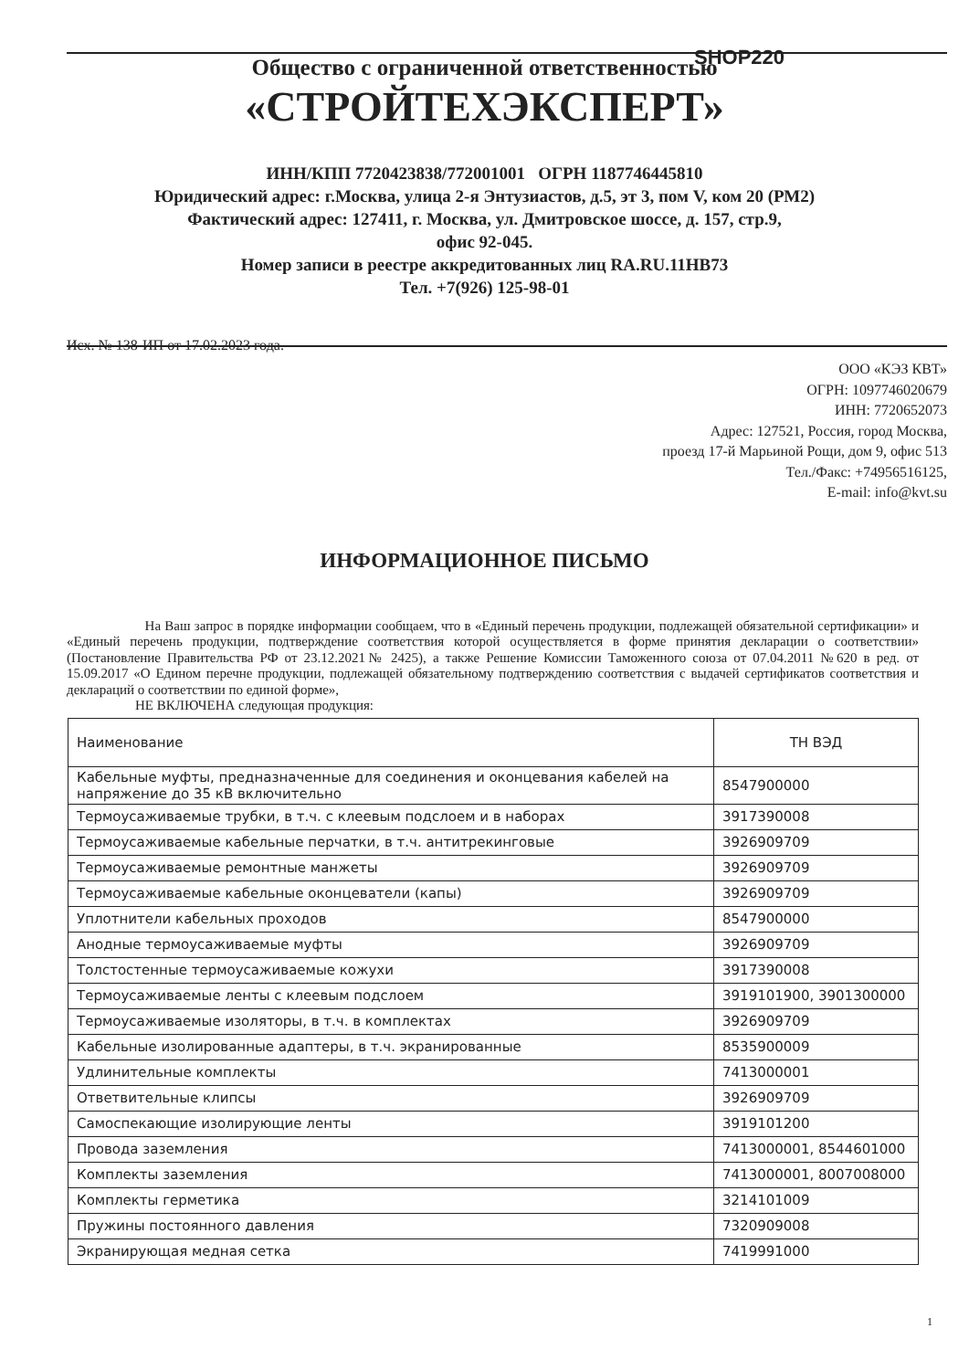SHOP220
Общество с ограниченной ответственностью
«СТРОЙТЕХЭКСПЕРТ»
ИНН/КПП 7720423838/772001001 ОГРН 1187746445810
Юридический адрес: г.Москва, улица 2-я Энтузиастов, д.5, эт 3, пом V, ком 20 (РМ2)
Фактический адрес: 127411, г. Москва, ул. Дмитровское шоссе, д. 157, стр.9,
офис 92-045.
Номер записи в реестре аккредитованных лиц RA.RU.11НВ73
Тел. +7(926) 125-98-01
Исх. № 138-ИП от 17.02.2023 года.
ООО «КЭЗ КВТ»
ОГРН: 1097746020679
ИНН: 7720652073
Адрес: 127521, Россия, город Москва,
проезд 17-й Марьиной Рощи, дом 9, офис 513
Тел./Факс: +74956516125,
E-mail: info@kvt.su
ИНФОРМАЦИОННОЕ ПИСЬМО
На Ваш запрос в порядке информации сообщаем, что в «Единый перечень продукции, подлежащей обязательной сертификации» и «Единый перечень продукции, подтверждение соответствия которой осуществляется в форме принятия декларации о соответствии» (Постановление Правительства РФ от 23.12.2021№ 2425), а также Решение Комиссии Таможенного союза от 07.04.2011 №620 в ред. от 15.09.2017 «О Едином перечне продукции, подлежащей обязательному подтверждению соответствия с выдачей сертификатов соответствия и деклараций о соответствии по единой форме»,
НЕ ВКЛЮЧЕНА следующая продукция:
| Наименование | ТН ВЭД |
| --- | --- |
| Кабельные муфты, предназначенные для соединения и оконцевания кабелей на напряжение до 35 кВ включительно | 8547900000 |
| Термоусаживаемые трубки, в т.ч. с клеевым подслоем и в наборах | 3917390008 |
| Термоусаживаемые кабельные перчатки, в т.ч. антитрекинговые | 3926909709 |
| Термоусаживаемые ремонтные манжеты | 3926909709 |
| Термоусаживаемые кабельные оконцеватели (капы) | 3926909709 |
| Уплотнители кабельных проходов | 8547900000 |
| Анодные термоусаживаемые муфты | 3926909709 |
| Толстостенные термоусаживаемые кожухи | 3917390008 |
| Термоусаживаемые ленты с клеевым подслоем | 3919101900, 3901300000 |
| Термоусаживаемые изоляторы, в т.ч. в комплектах | 3926909709 |
| Кабельные изолированные адаптеры, в т.ч. экранированные | 8535900009 |
| Удлинительные комплекты | 7413000001 |
| Ответвительные клипсы | 3926909709 |
| Самоспекающие изолирующие ленты | 3919101200 |
| Провода заземления | 7413000001, 8544601000 |
| Комплекты заземления | 7413000001, 8007008000 |
| Комплекты герметика | 3214101009 |
| Пружины постоянного давления | 7320909008 |
| Экранирующая медная сетка | 7419991000 |
1